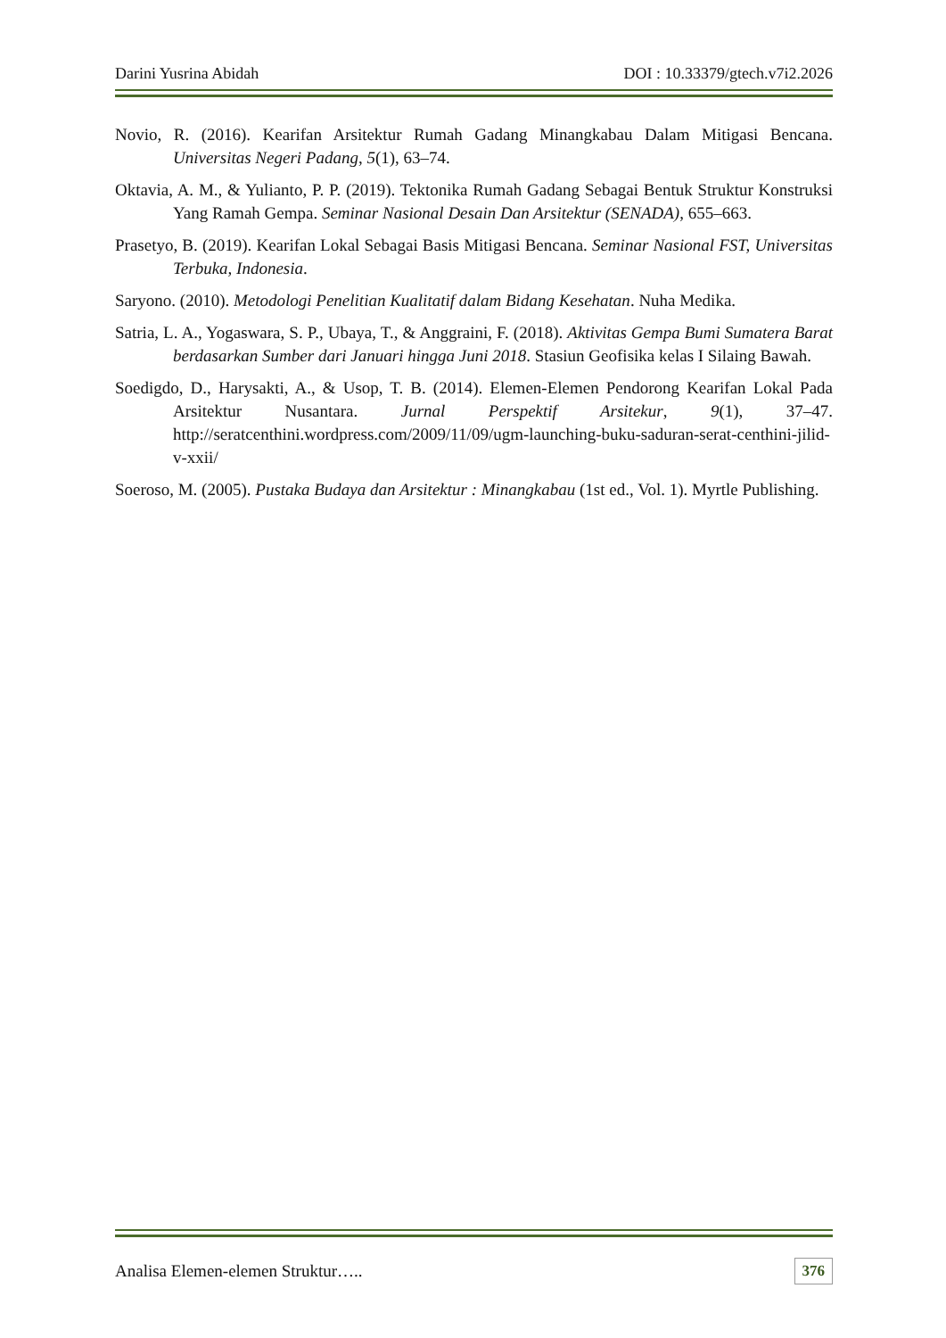Darini Yusrina Abidah DOI : 10.33379/gtech.v7i2.2026
Novio, R. (2016). Kearifan Arsitektur Rumah Gadang Minangkabau Dalam Mitigasi Bencana. Universitas Negeri Padang, 5(1), 63–74.
Oktavia, A. M., & Yulianto, P. P. (2019). Tektonika Rumah Gadang Sebagai Bentuk Struktur Konstruksi Yang Ramah Gempa. Seminar Nasional Desain Dan Arsitektur (SENADA), 655–663.
Prasetyo, B. (2019). Kearifan Lokal Sebagai Basis Mitigasi Bencana. Seminar Nasional FST, Universitas Terbuka, Indonesia.
Saryono. (2010). Metodologi Penelitian Kualitatif dalam Bidang Kesehatan. Nuha Medika.
Satria, L. A., Yogaswara, S. P., Ubaya, T., & Anggraini, F. (2018). Aktivitas Gempa Bumi Sumatera Barat berdasarkan Sumber dari Januari hingga Juni 2018. Stasiun Geofisika kelas I Silaing Bawah.
Soedigdo, D., Harysakti, A., & Usop, T. B. (2014). Elemen-Elemen Pendorong Kearifan Lokal Pada Arsitektur Nusantara. Jurnal Perspektif Arsitekur, 9(1), 37–47. http://seratcenthini.wordpress.com/2009/11/09/ugm-launching-buku-saduran-serat-centhini-jilid-v-xxii/
Soeroso, M. (2005). Pustaka Budaya dan Arsitektur : Minangkabau (1st ed., Vol. 1). Myrtle Publishing.
Analisa Elemen-elemen Struktur….. 376